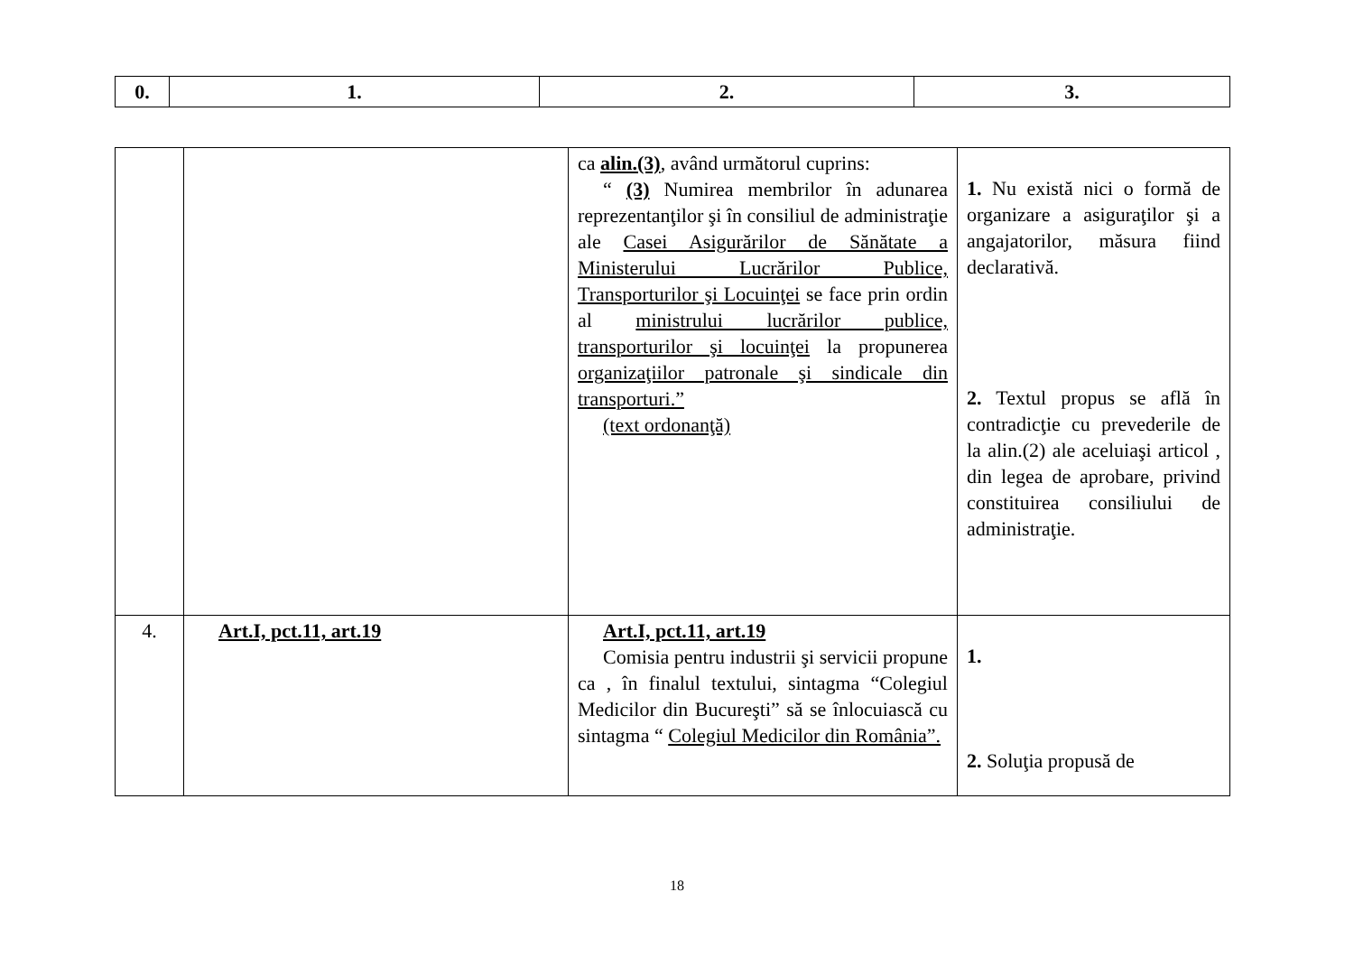| 0. | 1. | 2. | 3. |
| --- | --- | --- | --- |
| | | ca alin.(3) , având următorul cuprins: “ (3) Numirea membrilor în adunarea reprezentanţilor şi în consiliul de administraţie ale Casei Asigurărilor de Sănătate a Ministerului Lucrărilor Publice, Transporturilor şi Locuinţei se face prin ordin al ministrului lucrărilor publice, transporturilor şi locuinţei la propunerea organizaţiilor patronale şi sindicale din transporturi.” (text ordonanţă) | 1. Nu există nici o formă de organizare a asiguraţilor şi a angajatorilor, măsura fiind declarativă. 2. Textul propus se află în contradicţie cu prevederile de la alin.(2) ale aceluiaşi articol , din legea de aprobare, privind constituirea consiliului de administraţie. |
| 4. | Art.I, pct.11, art.19 | Art.I, pct.11, art.19 Comisia pentru industrii şi servicii propune ca , în finalul textului, sintagma “Colegiul Medicilor din Bucureşti” să se înlocuiască cu sintagma “ Colegiul Medicilor din România”. | 1. 2. Soluţia propusă de |
18